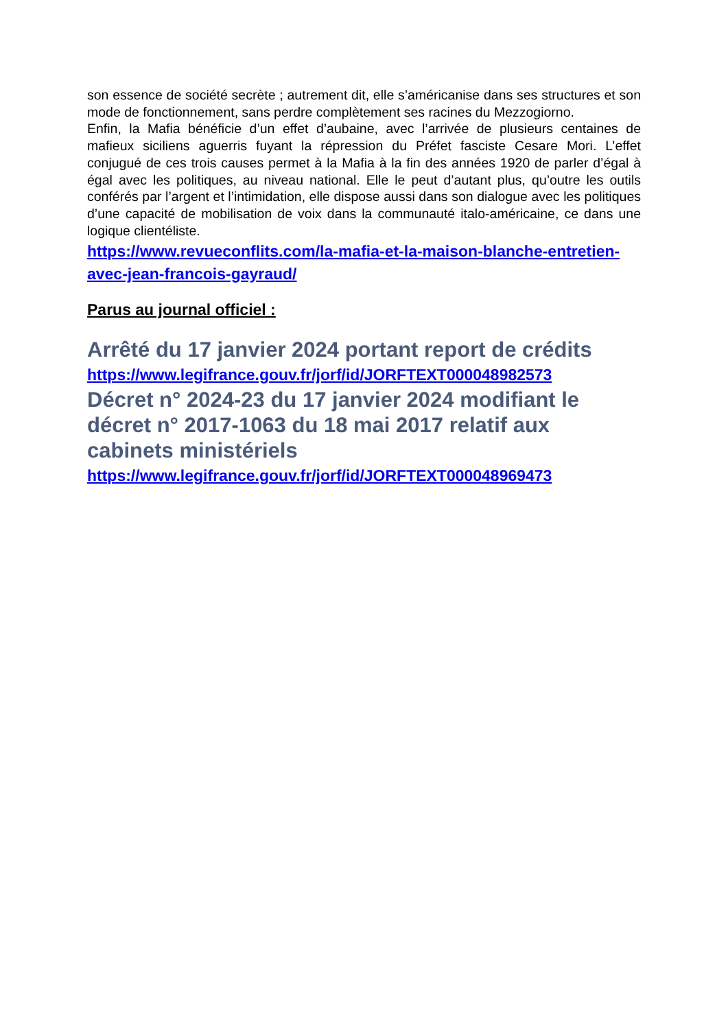son essence de société secrète ; autrement dit, elle s’américanise dans ses structures et son mode de fonctionnement, sans perdre complètement ses racines du Mezzogiorno.
Enfin, la Mafia bénéficie d’un effet d’aubaine, avec l’arrivée de plusieurs centaines de mafieux siciliens aguerris fuyant la répression du Préfet fasciste Cesare Mori. L’effet conjugué de ces trois causes permet à la Mafia à la fin des années 1920 de parler d’égal à égal avec les politiques, au niveau national. Elle le peut d’autant plus, qu’outre les outils conférés par l’argent et l’intimidation, elle dispose aussi dans son dialogue avec les politiques d’une capacité de mobilisation de voix dans la communauté italo-américaine, ce dans une logique clientéliste.
https://www.revueconflits.com/la-mafia-et-la-maison-blanche-entretien-avec-jean-francois-gayraud/
Parus au journal officiel :
Arrêté du 17 janvier 2024 portant report de crédits
https://www.legifrance.gouv.fr/jorf/id/JORFTEXT000048982573
Décret n° 2024-23 du 17 janvier 2024 modifiant le décret n° 2017-1063 du 18 mai 2017 relatif aux cabinets ministériels
https://www.legifrance.gouv.fr/jorf/id/JORFTEXT000048969473